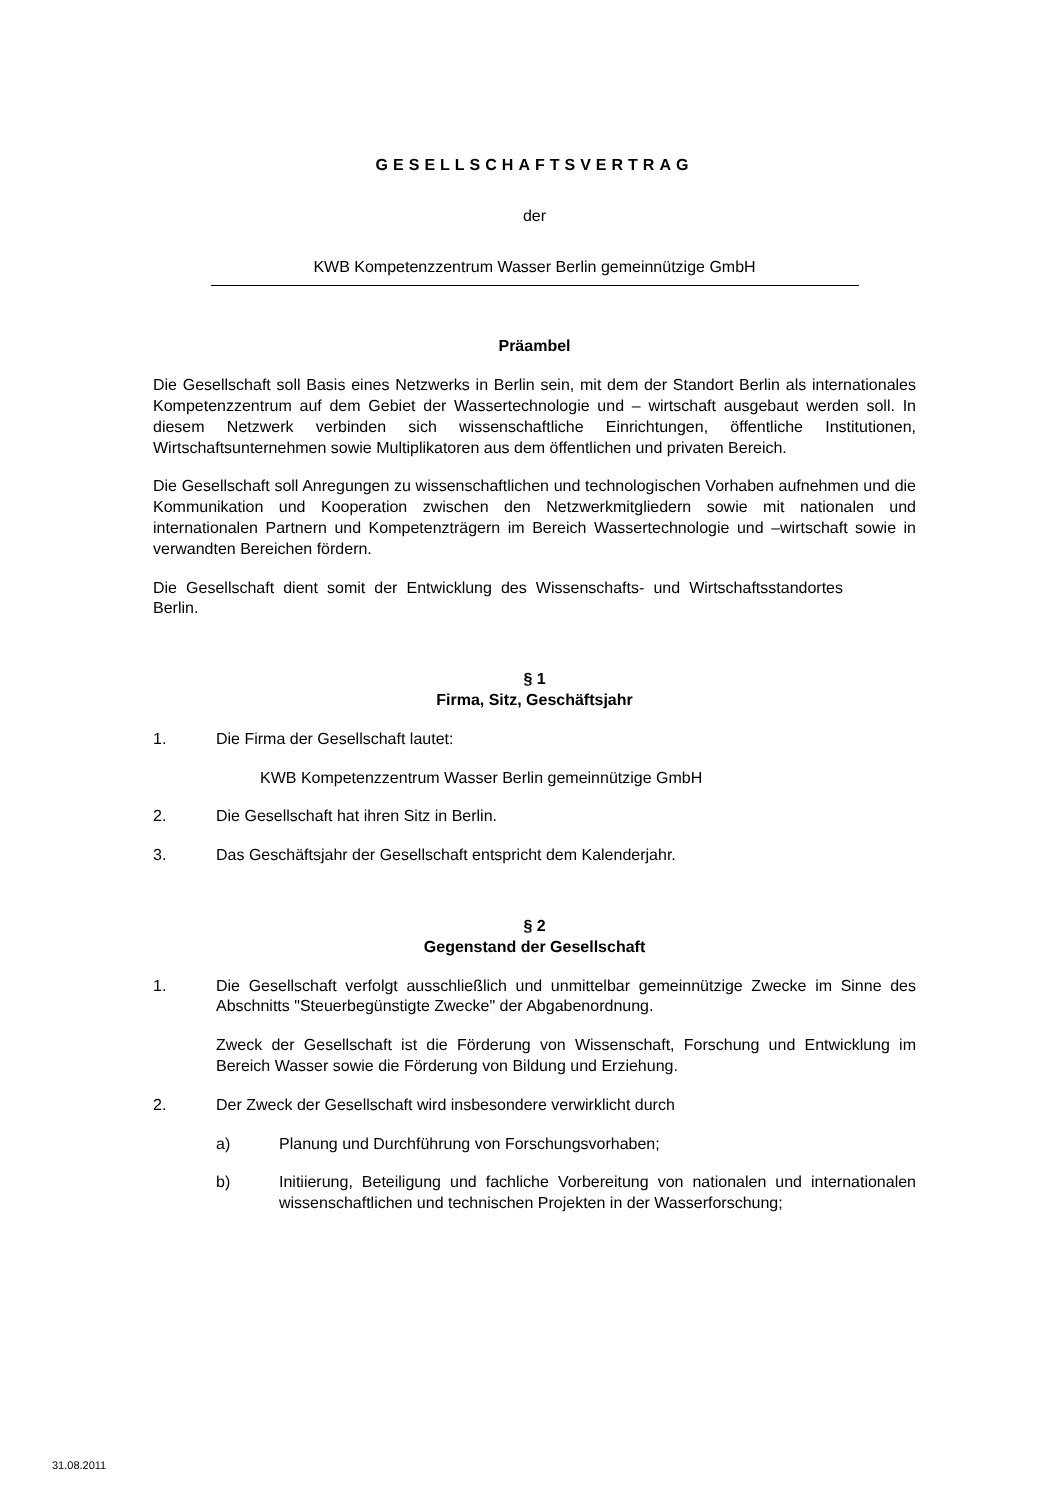GESELLSCHAFTSVERTRAG
der
KWB Kompetenzzentrum Wasser Berlin gemeinnützige GmbH
Präambel
Die Gesellschaft soll Basis eines Netzwerks in Berlin sein, mit dem der Standort Berlin als internationales Kompetenzzentrum auf dem Gebiet der Wassertechnologie und – wirtschaft ausgebaut werden soll. In diesem Netzwerk verbinden sich wissenschaftliche Einrichtungen, öffentliche Institutionen, Wirtschaftsunternehmen sowie Multiplikatoren aus dem öffentlichen und privaten Bereich.
Die Gesellschaft soll Anregungen zu wissenschaftlichen und technologischen Vorhaben aufnehmen und die Kommunikation und Kooperation zwischen den Netzwerkmitgliedern sowie mit nationalen und internationalen Partnern und Kompetenzträgern im Bereich Wassertechnologie und –wirtschaft sowie in verwandten Bereichen fördern.
Die Gesellschaft dient somit der Entwicklung des Wissenschafts- und Wirtschaftsstandortes Berlin.
§ 1
Firma, Sitz, Geschäftsjahr
1. Die Firma der Gesellschaft lautet:
KWB Kompetenzzentrum Wasser Berlin gemeinnützige GmbH
2. Die Gesellschaft hat ihren Sitz in Berlin.
3. Das Geschäftsjahr der Gesellschaft entspricht dem Kalenderjahr.
§ 2
Gegenstand der Gesellschaft
1. Die Gesellschaft verfolgt ausschließlich und unmittelbar gemeinnützige Zwecke im Sinne des Abschnitts "Steuerbegünstigte Zwecke" der Abgabenordnung.
Zweck der Gesellschaft ist die Förderung von Wissenschaft, Forschung und Entwicklung im Bereich Wasser sowie die Förderung von Bildung und Erziehung.
2. Der Zweck der Gesellschaft wird insbesondere verwirklicht durch
a) Planung und Durchführung von Forschungsvorhaben;
b) Initiierung, Beteiligung und fachliche Vorbereitung von nationalen und internationalen wissenschaftlichen und technischen Projekten in der Wasserforschung;
31.08.2011